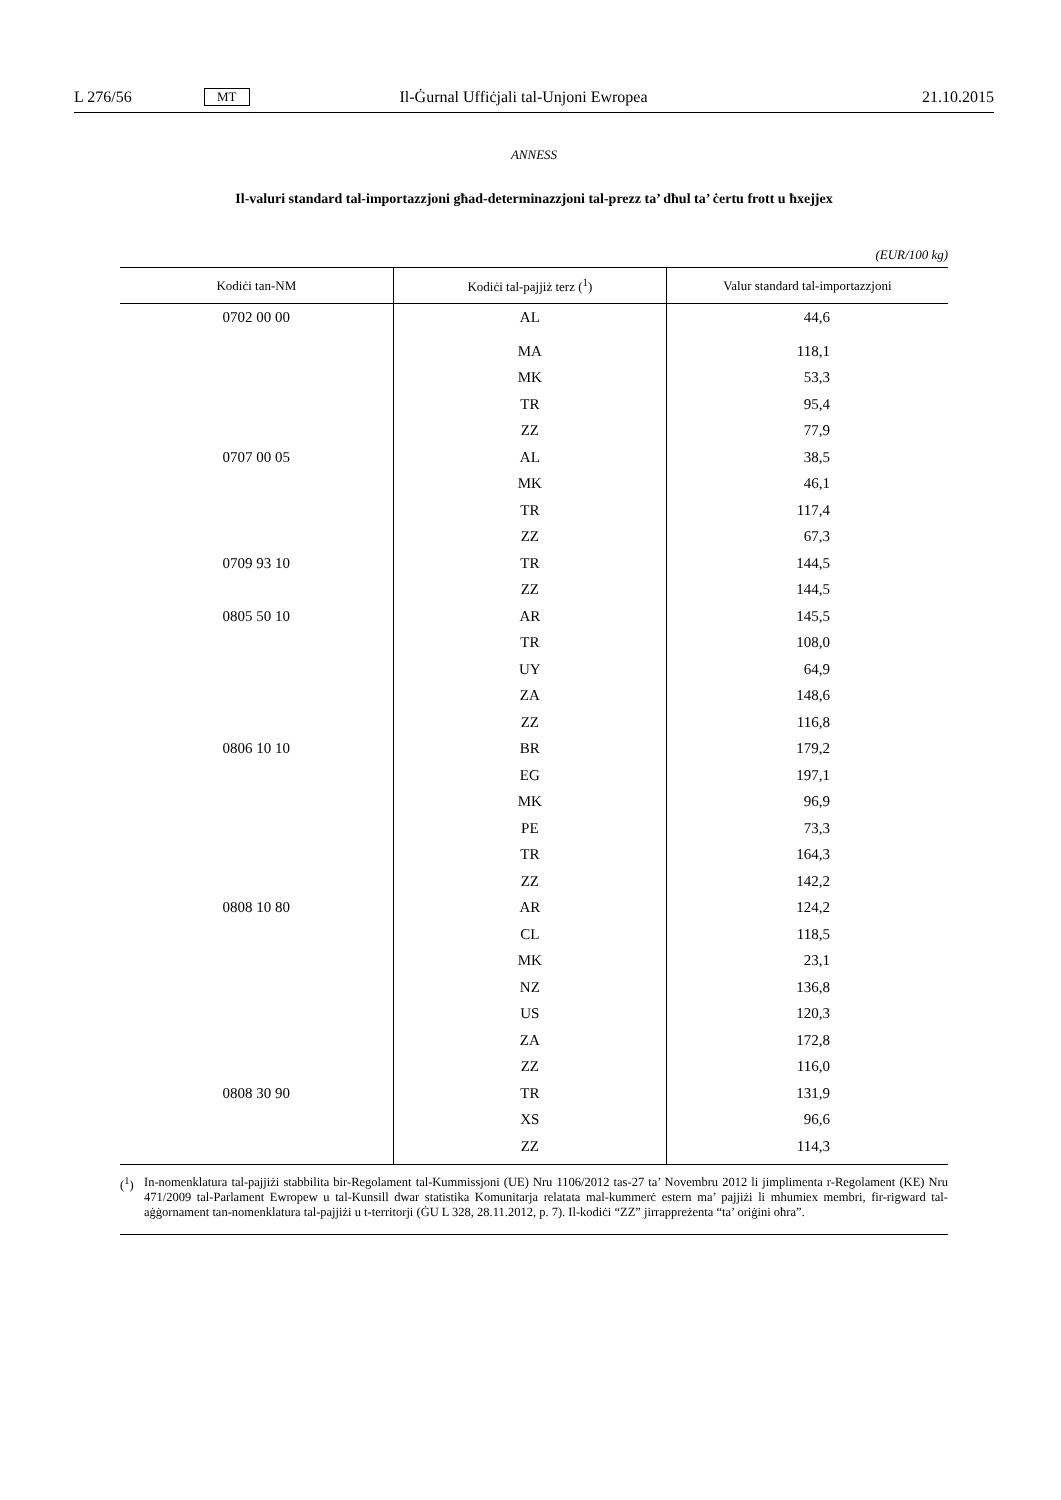L 276/56 MT Il-Ġurnal Uffiċjali tal-Unjoni Ewropea 21.10.2015
ANNESS
Il-valuri standard tal-importazzjoni għad-determinazzjoni tal-prezz ta’ dħul ta’ ċertu frott u ħxejjex
(EUR/100 kg)
| Kodiċi tan-NM | Kodiċi tal-pajjiż terz (<sup>1</sup>) | Valur standard tal-importazzjoni |
| --- | --- | --- |
| 0702 00 00 | AL | 44,6 |
| | MA | 118,1 |
| | MK | 53,3 |
| | TR | 95,4 |
| | ZZ | 77,9 |
| 0707 00 05 | AL | 38,5 |
| | MK | 46,1 |
| | TR | 117,4 |
| | ZZ | 67,3 |
| 0709 93 10 | TR | 144,5 |
| | ZZ | 144,5 |
| 0805 50 10 | AR | 145,5 |
| | TR | 108,0 |
| | UY | 64,9 |
| | ZA | 148,6 |
| | ZZ | 116,8 |
| 0806 10 10 | BR | 179,2 |
| | EG | 197,1 |
| | MK | 96,9 |
| | PE | 73,3 |
| | TR | 164,3 |
| | ZZ | 142,2 |
| 0808 10 80 | AR | 124,2 |
| | CL | 118,5 |
| | MK | 23,1 |
| | NZ | 136,8 |
| | US | 120,3 |
| | ZA | 172,8 |
| | ZZ | 116,0 |
| 0808 30 90 | TR | 131,9 |
| | XS | 96,6 |
| | ZZ | 114,3 |
(<sup>1</sup>) In-nomenklatura tal-pajjiżi stabbilita bir-Regolament tal-Kummissjoni (UE) Nru 1106/2012 tas-27 ta’ Novembru 2012 li jimplimenta r-Regolament (KE) Nru 471/2009 tal-Parlament Ewropew u tal-Kunsill dwar statistika Komunitarja relatata mal-kummerċ estern ma’ pajjiżi li mhumiex membri, fir-rigward tal-aġġornament tan-nomenklatura tal-pajjiżi u t-territorji (ĠU L 328, 28.11.2012, p. 7). Il-kodiċi “ZZ” jirrappreżenta “ta’ oriġini oħra”.